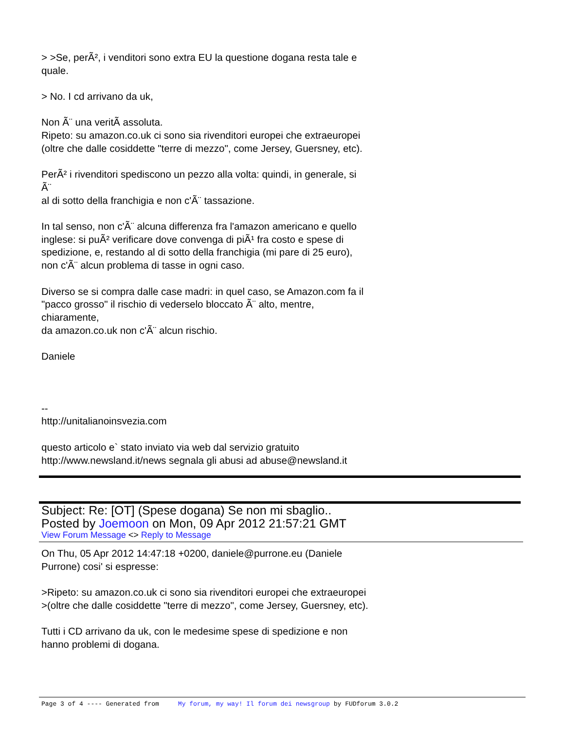> >Se, perÃ², i venditori sono extra EU la questione dogana resta tale e
quale.
> No. I cd arrivano da uk,
Non Ã¨ una veritÃ assoluta.
Ripeto: su amazon.co.uk ci sono sia rivenditori europei che extraeuropei
(oltre che dalle cosiddette "terre di mezzo", come Jersey, Guersney, etc).
PerÃ² i rivenditori spediscono un pezzo alla volta: quindi, in generale, si
Ã¨
al di sotto della franchigia e non c'Ã¨ tassazione.
In tal senso, non c'Ã¨ alcuna differenza fra l'amazon americano e quello
inglese: si puÃ² verificare dove convenga di piÃ¹ fra costo e spese di
spedizione, e, restando al di sotto della franchigia (mi pare di 25 euro),
non c'Ã¨ alcun problema di tasse in ogni caso.
Diverso se si compra dalle case madri: in quel caso, se Amazon.com fa il
"pacco grosso" il rischio di vederselo bloccato Ã¨ alto, mentre,
chiaramente,
da amazon.co.uk non c'Ã¨ alcun rischio.
Daniele
--
http://unitalianoinsvezia.com
questo articolo e` stato inviato via web dal servizio gratuito
http://www.newsland.it/news segnala gli abusi ad abuse@newsland.it
Subject: Re: [OT] (Spese dogana) Se non mi sbaglio..
Posted by Joemoon on Mon, 09 Apr 2012 21:57:21 GMT
View Forum Message <> Reply to Message
On Thu, 05 Apr 2012 14:47:18 +0200, daniele@purrone.eu (Daniele
Purrone) cosi' si espresse:
>Ripeto: su amazon.co.uk ci sono sia rivenditori europei che extraeuropei
>(oltre che dalle cosiddette "terre di mezzo", come Jersey, Guersney, etc).
Tutti i CD arrivano da uk, con le medesime spese di spedizione e non
hanno problemi di dogana.
Page 3 of 4 ---- Generated from My forum, my way! Il forum dei newsgroup by FUDforum 3.0.2